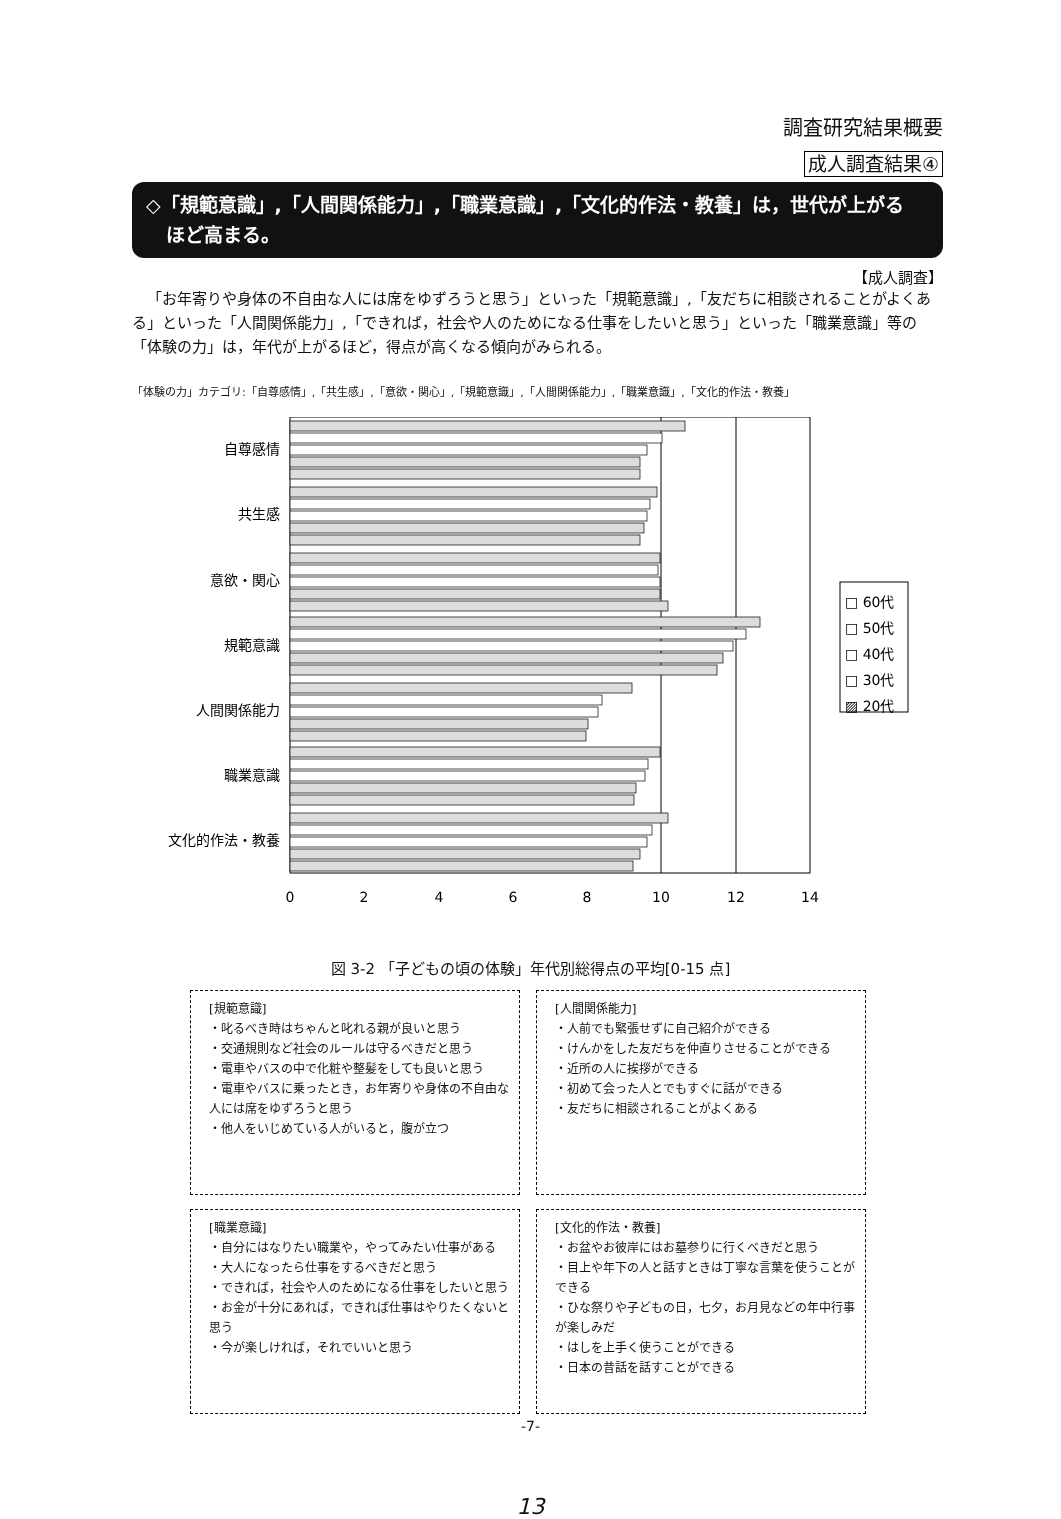調査研究結果概要
成人調査結果④
◇「規範意識」,「人間関係能力」,「職業意識」,「文化的作法・教養」は，世代が上がる
ほど高まる。
【成人調査】
「お年寄りや身体の不自由な人には席をゆずろうと思う」といった「規範意識」,「友だちに相談されることがよくある」といった「人間関係能力」,「できれば，社会や人のためになる仕事をしたいと思う」といった「職業意識」等の「体験の力」は，年代が上がるほど，得点が高くなる傾向がみられる。
「体験の力」カテゴリ:「自尊感情」,「共生感」,「意欲・関心」,「規範意識」,「人間関係能力」,「職業意識」,「文化的作法・教養」
自尊感情
共生感
意欲・関心
規範意識
人間関係能力
職業意識
文化的作法・教養
0
2
4
6
8
10
12
14
□ 60代
□ 50代
□ 40代
□ 30代
▨ 20代
図 3-2 「子どもの頃の体験」年代別総得点の平均[0-15 点]
[規範意識]
・叱るべき時はちゃんと叱れる親が良いと思う
・交通規則など社会のルールは守るべきだと思う
・電車やバスの中で化粧や整髪をしても良いと思う
・電車やバスに乗ったとき，お年寄りや身体の不自由な人には席をゆずろうと思う
・他人をいじめている人がいると，腹が立つ
[人間関係能力]
・人前でも緊張せずに自己紹介ができる
・けんかをした友だちを仲直りさせることができる
・近所の人に挨拶ができる
・初めて会った人とでもすぐに話ができる
・友だちに相談されることがよくある
[職業意識]
・自分にはなりたい職業や，やってみたい仕事がある
・大人になったら仕事をするべきだと思う
・できれば，社会や人のためになる仕事をしたいと思う
・お金が十分にあれば，できれば仕事はやりたくないと思う
・今が楽しければ，それでいいと思う
[文化的作法・教養]
・お盆やお彼岸にはお墓参りに行くべきだと思う
・目上や年下の人と話すときは丁寧な言葉を使うことができる
・ひな祭りや子どもの日，七夕，お月見などの年中行事が楽しみだ
・はしを上手く使うことができる
・日本の昔話を話すことができる
-7-
13